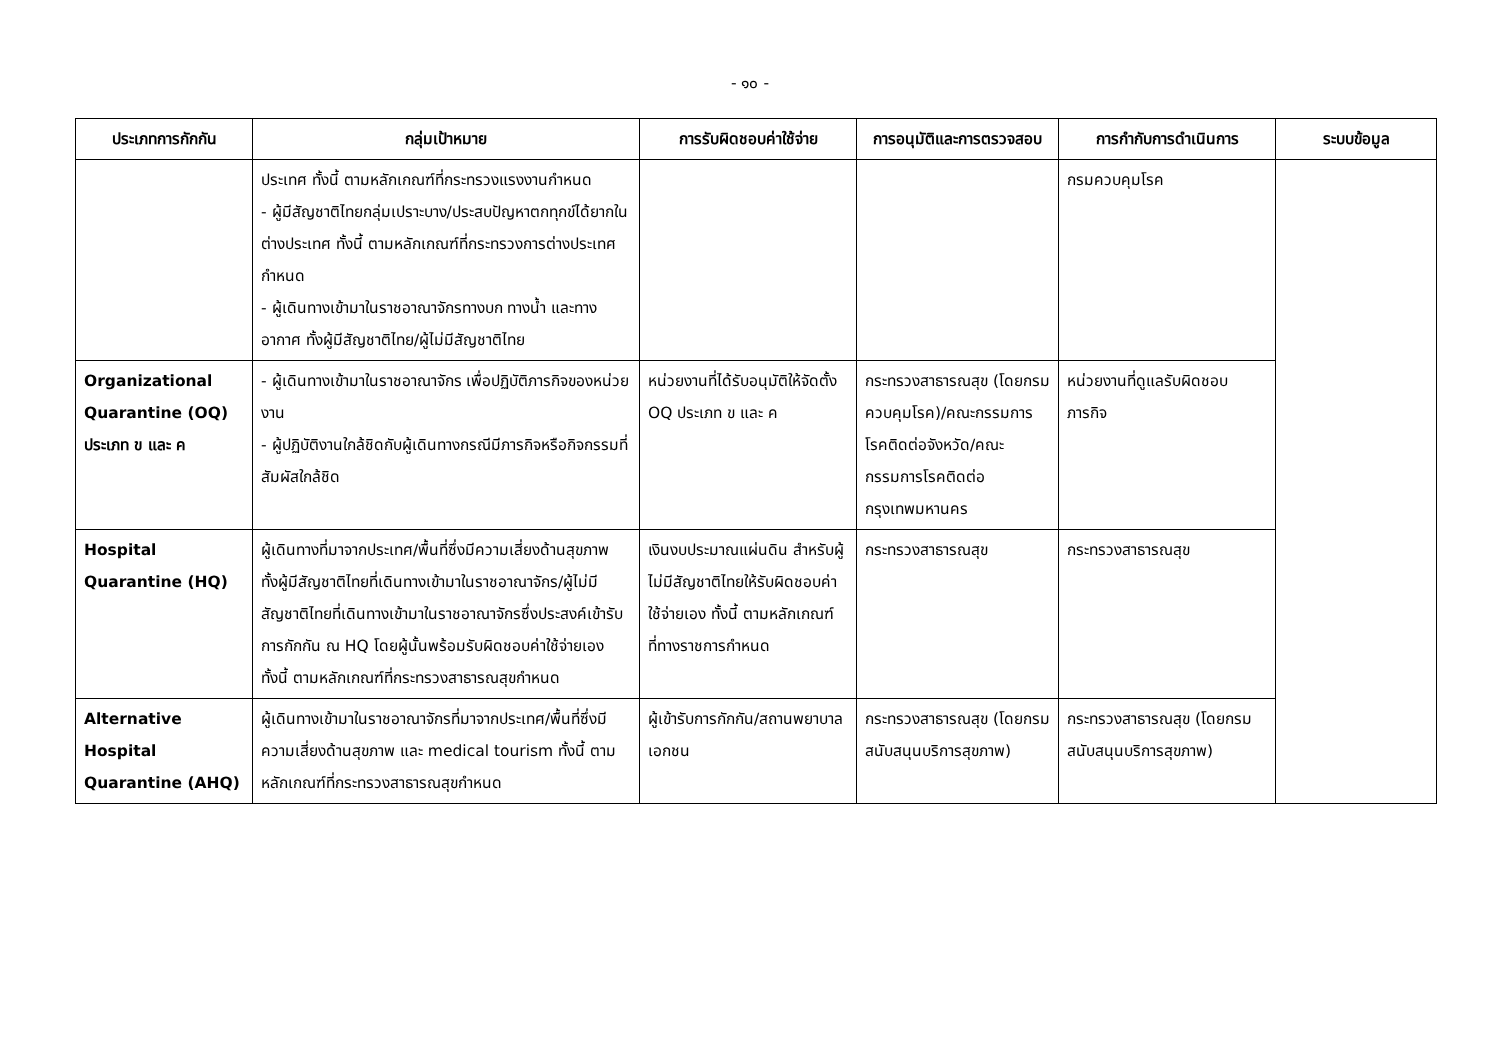- ๑๐ -
| ประเภทการกักกัน | กลุ่มเป้าหมาย | การรับผิดชอบค่าใช้จ่าย | การอนุมัติและการตรวจสอบ | การกำกับการดำเนินการ | ระบบข้อมูล |
| --- | --- | --- | --- | --- | --- |
| | ประเทศ ทั้งนี้ ตามหลักเกณฑ์ที่กระทรวงแรงงานกำหนด - ผู้มีสัญชาติไทยกลุ่มเปราะบาง/ประสบปัญหาตกทุกข์ได้ยากในต่างประเทศ ทั้งนี้ ตามหลักเกณฑ์ที่กระทรวงการต่างประเทศกำหนด - ผู้เดินทางเข้ามาในราชอาณาจักรทางบก ทางน้ำ และทางอากาศ ทั้งผู้มีสัญชาติไทย/ผู้ไม่มีสัญชาติไทย | | | กรมควบคุมโรค | |
| Organizational Quarantine (OQ) ประเภท ข และ ค | - ผู้เดินทางเข้ามาในราชอาณาจักร เพื่อปฏิบัติภารกิจของหน่วยงาน - ผู้ปฏิบัติงานใกล้ชิดกับผู้เดินทางกรณีมีภารกิจหรือกิจกรรมที่สัมผัสใกล้ชิด | หน่วยงานที่ได้รับอนุมัติให้จัดตั้ง OQ ประเภท ข และ ค | กระทรวงสาธารณสุข (โดยกรมควบคุมโรค)/คณะกรรมการโรคติดต่อจังหวัด/คณะกรรมการโรคติดต่อกรุงเทพมหานคร | หน่วยงานที่ดูแลรับผิดชอบภารกิจ | |
| Hospital Quarantine (HQ) | ผู้เดินทางที่มาจากประเทศ/พื้นที่ซึ่งมีความเสี่ยงด้านสุขภาพ ทั้งผู้มีสัญชาติไทยที่เดินทางเข้ามาในราชอาณาจักร/ผู้ไม่มีสัญชาติไทยที่เดินทางเข้ามาในราชอาณาจักรซึ่งประสงค์เข้ารับการกักกัน ณ HQ โดยผู้นั้นพร้อมรับผิดชอบค่าใช้จ่ายเอง ทั้งนี้ ตามหลักเกณฑ์ที่กระทรวงสาธารณสุขกำหนด | เงินงบประมาณแผ่นดิน สำหรับผู้ไม่มีสัญชาติไทยให้รับผิดชอบค่าใช้จ่ายเอง ทั้งนี้ ตามหลักเกณฑ์ที่ทางราชการกำหนด | กระทรวงสาธารณสุข | กระทรวงสาธารณสุข | |
| Alternative Hospital Quarantine (AHQ) | ผู้เดินทางเข้ามาในราชอาณาจักรที่มาจากประเทศ/พื้นที่ซึ่งมีความเสี่ยงด้านสุขภาพ และ medical tourism ทั้งนี้ ตามหลักเกณฑ์ที่กระทรวงสาธารณสุขกำหนด | ผู้เข้ารับการกักกัน/สถานพยาบาลเอกชน | กระทรวงสาธารณสุข (โดยกรมสนับสนุนบริการสุขภาพ) | กระทรวงสาธารณสุข (โดยกรมสนับสนุนบริการสุขภาพ) | |